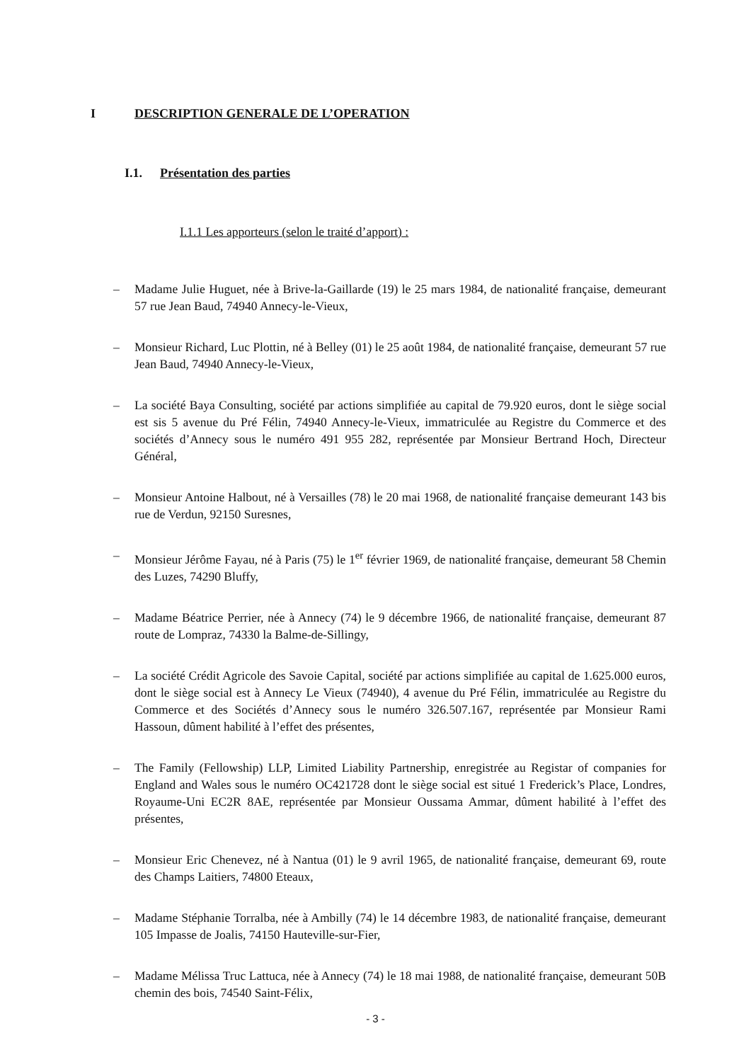I DESCRIPTION GENERALE DE L’OPERATION
I.1. Présentation des parties
I.1.1 Les apporteurs (selon le traité d’apport) :
– Madame Julie Huguet, née à Brive-la-Gaillarde (19) le 25 mars 1984, de nationalité française, demeurant 57 rue Jean Baud, 74940 Annecy-le-Vieux,
– Monsieur Richard, Luc Plottin, né à Belley (01) le 25 août 1984, de nationalité française, demeurant 57 rue Jean Baud, 74940 Annecy-le-Vieux,
– La société Baya Consulting, société par actions simplifiée au capital de 79.920 euros, dont le siège social est sis 5 avenue du Pré Félin, 74940 Annecy-le-Vieux, immatriculée au Registre du Commerce et des sociétés d’Annecy sous le numéro 491 955 282, représentée par Monsieur Bertrand Hoch, Directeur Général,
– Monsieur Antoine Halbout, né à Versailles (78) le 20 mai 1968, de nationalité française demeurant 143 bis rue de Verdun, 92150 Suresnes,
– Monsieur Jérôme Fayau, né à Paris (75) le 1<sup>er</sup> février 1969, de nationalité française, demeurant 58 Chemin des Luzes, 74290 Bluffy,
– Madame Béatrice Perrier, née à Annecy (74) le 9 décembre 1966, de nationalité française, demeurant 87 route de Lompraz, 74330 la Balme-de-Sillingy,
– La société Crédit Agricole des Savoie Capital, société par actions simplifiée au capital de 1.625.000 euros, dont le siège social est à Annecy Le Vieux (74940), 4 avenue du Pré Félin, immatriculée au Registre du Commerce et des Sociétés d’Annecy sous le numéro 326.507.167, représentée par Monsieur Rami Hassoun, dûment habilité à l’effet des présentes,
– The Family (Fellowship) LLP, Limited Liability Partnership, enregistrée au Registar of companies for England and Wales sous le numéro OC421728 dont le siège social est situé 1 Frederick’s Place, Londres, Royaume-Uni EC2R 8AE, représentée par Monsieur Oussama Ammar, dûment habilité à l’effet des présentes,
– Monsieur Eric Chenevez, né à Nantua (01) le 9 avril 1965, de nationalité française, demeurant 69, route des Champs Laitiers, 74800 Eteaux,
– Madame Stéphanie Torralba, née à Ambilly (74) le 14 décembre 1983, de nationalité française, demeurant 105 Impasse de Joalis, 74150 Hauteville-sur-Fier,
– Madame Mélissa Truc Lattuca, née à Annecy (74) le 18 mai 1988, de nationalité française, demeurant 50B chemin des bois, 74540 Saint-Félix,
- 3 -